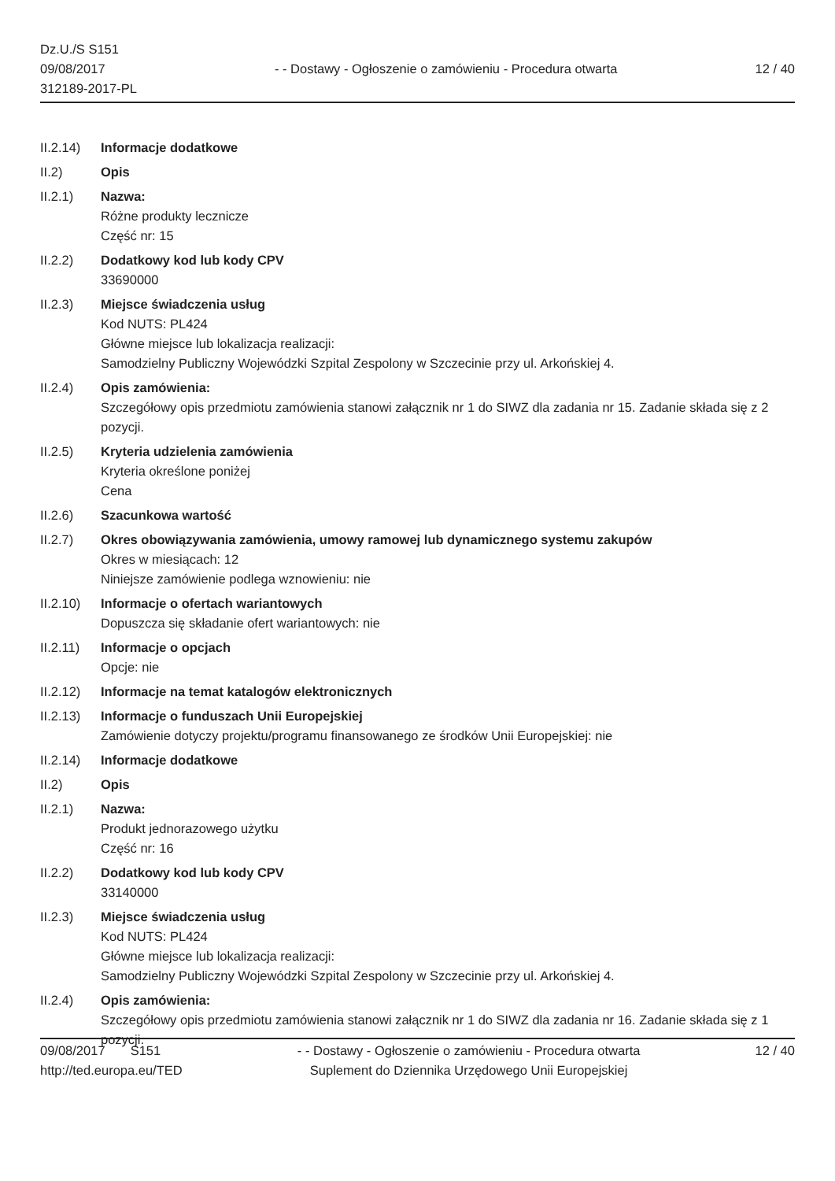Dz.U./S S151
09/08/2017
312189-2017-PL
- - Dostawy - Ogłoszenie o zamówieniu - Procedura otwarta
12 / 40
II.2.14)
Informacje dodatkowe
II.2) Opis
II.2.1) Nazwa:
Różne produkty lecznicze
Część nr: 15
II.2.2) Dodatkowy kod lub kody CPV
33690000
II.2.3) Miejsce świadczenia usług
Kod NUTS: PL424
Główne miejsce lub lokalizacja realizacji:
Samodzielny Publiczny Wojewódzki Szpital Zespolony w Szczecinie przy ul. Arkońskiej 4.
II.2.4) Opis zamówienia:
Szczegółowy opis przedmiotu zamówienia stanowi załącznik nr 1 do SIWZ dla zadania nr 15. Zadanie składa się z 2 pozycji.
II.2.5) Kryteria udzielenia zamówienia
Kryteria określone poniżej
Cena
II.2.6) Szacunkowa wartość
II.2.7) Okres obowiązywania zamówienia, umowy ramowej lub dynamicznego systemu zakupów
Okres w miesiącach: 12
Niniejsze zamówienie podlega wznowieniu: nie
II.2.10)
Informacje o ofertach wariantowych
Dopuszcza się składanie ofert wariantowych: nie
II.2.11)
Informacje o opcjach
Opcje: nie
II.2.12)
Informacje na temat katalogów elektronicznych
II.2.13)
Informacje o funduszach Unii Europejskiej
Zamówienie dotyczy projektu/programu finansowanego ze środków Unii Europejskiej: nie
II.2.14)
Informacje dodatkowe
II.2) Opis
II.2.1) Nazwa:
Produkt jednorazowego użytku
Część nr: 16
II.2.2) Dodatkowy kod lub kody CPV
33140000
II.2.3) Miejsce świadczenia usług
Kod NUTS: PL424
Główne miejsce lub lokalizacja realizacji:
Samodzielny Publiczny Wojewódzki Szpital Zespolony w Szczecinie przy ul. Arkońskiej 4.
II.2.4) Opis zamówienia:
Szczegółowy opis przedmiotu zamówienia stanowi załącznik nr 1 do SIWZ dla zadania nr 16. Zadanie składa się z 1 pozycji.
09/08/2017 S151
http://ted.europa.eu/TED
- - Dostawy - Ogłoszenie o zamówieniu - Procedura otwarta
Suplement do Dziennika Urzędowego Unii Europejskiej
12 / 40